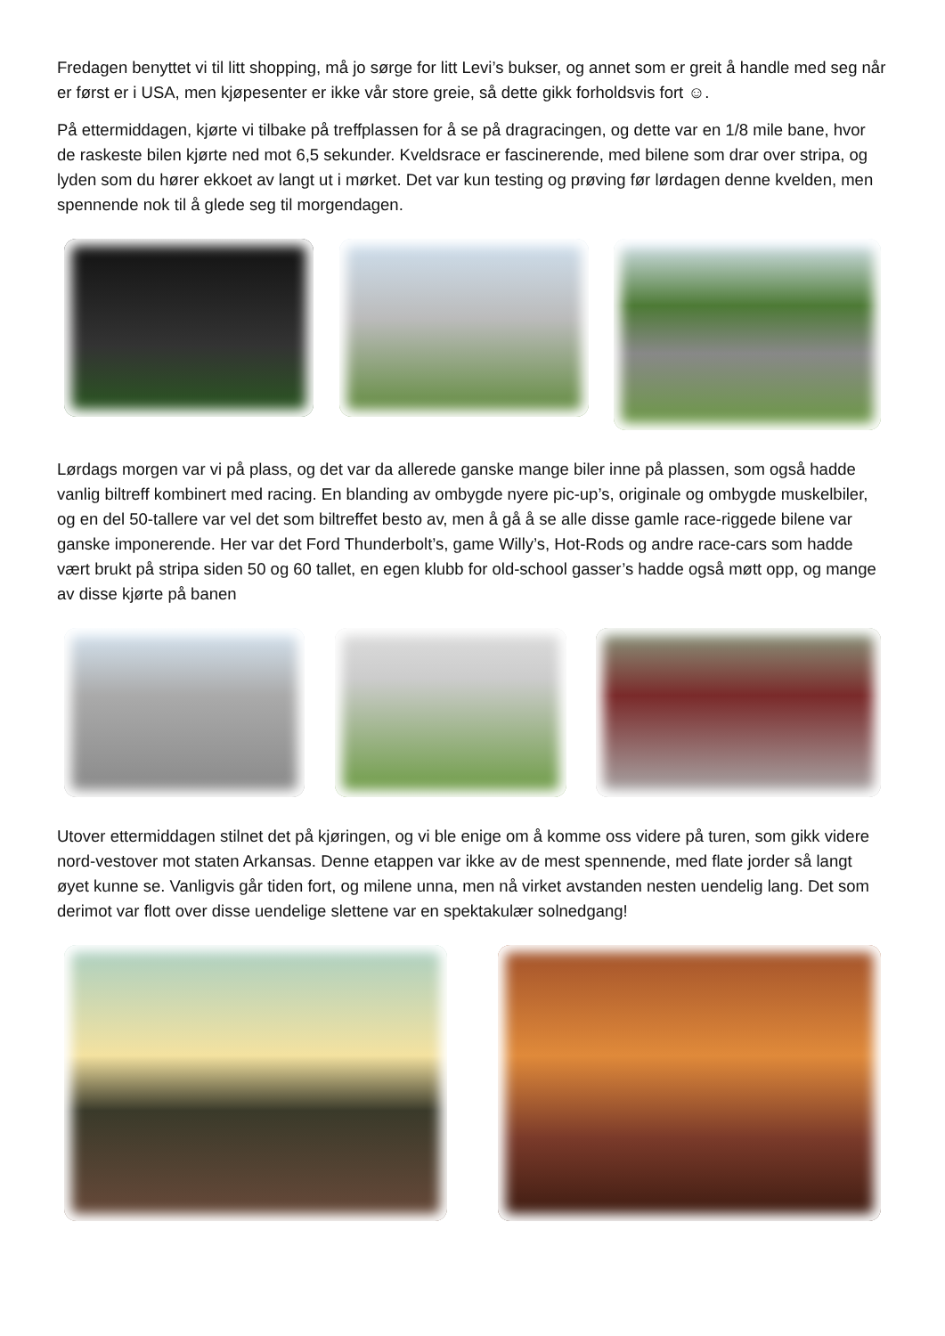Fredagen benyttet vi til litt shopping, må jo sørge for litt Levi’s bukser, og annet som er greit å handle med seg når er først er i USA, men kjøpesenter er ikke vår store greie, så dette gikk forholdsvis fort ☺.
På ettermiddagen, kjørte vi tilbake på treffplassen for å se på dragracingen, og dette var en 1/8 mile bane, hvor de raskeste bilen kjørte ned mot 6,5 sekunder. Kveldsrace er fascinerende, med bilene som drar over stripa, og lyden som du hører ekkoet av langt ut i mørket. Det var kun testing og prøving før lørdagen denne kvelden, men spennende nok til å glede seg til morgendagen.
Lørdags morgen var vi på plass, og det var da allerede ganske mange biler inne på plassen, som også hadde vanlig biltreff kombinert med racing. En blanding av ombygde nyere pic-up’s, originale og ombygde muskelbiler, og en del 50-tallere var vel det som biltreffet besto av, men å gå å se alle disse gamle race-riggede bilene var ganske imponerende. Her var det Ford Thunderbolt’s, game Willy’s, Hot-Rods og andre race-cars som hadde vært brukt på stripa siden 50 og 60 tallet, en egen klubb for old-school gasser’s hadde også møtt opp, og mange av disse kjørte på banen
Utover ettermiddagen stilnet det på kjøringen, og vi ble enige om å komme oss videre på turen, som gikk videre nord-vestover mot staten Arkansas. Denne etappen var ikke av de mest spennende, med flate jorder så langt øyet kunne se. Vanligvis går tiden fort, og milene unna, men nå virket avstanden nesten uendelig lang. Det som derimot var flott over disse uendelige slettene var en spektakulær solnedgang!